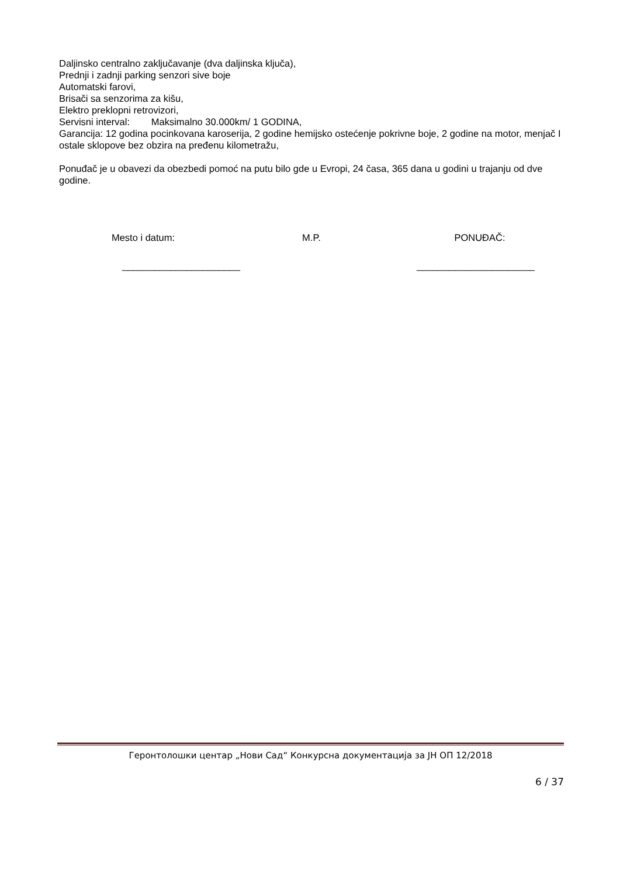Daljinsko centralno zaključavanje (dva daljinska ključa),
Prednji i zadnji parking senzori sive boje
Automatski farovi,
Brisači sa senzorima za kišu,
Elektro preklopni retrovizori,
Servisni interval: Maksimalno 30.000km/ 1 GODINA,
Garancija: 12 godina pocinkovana karoserija, 2 godine hemijsko ostećenje pokrivne boje, 2 godine na motor, menjač I ostale sklopove bez obzira na pređenu kilometražu,
Ponuđač je u obavezi da obezbedi pomoć na putu bilo gde u Evropi, 24 časa, 365 dana u godini u trajanju od dve godine.
Mesto i datum: M.P. PONUĐAČ:
______________________ ______________________
Геронтолошки центар „Нови Сад“ Конкурсна документација за ЈН ОП 12/2018
6 / 37